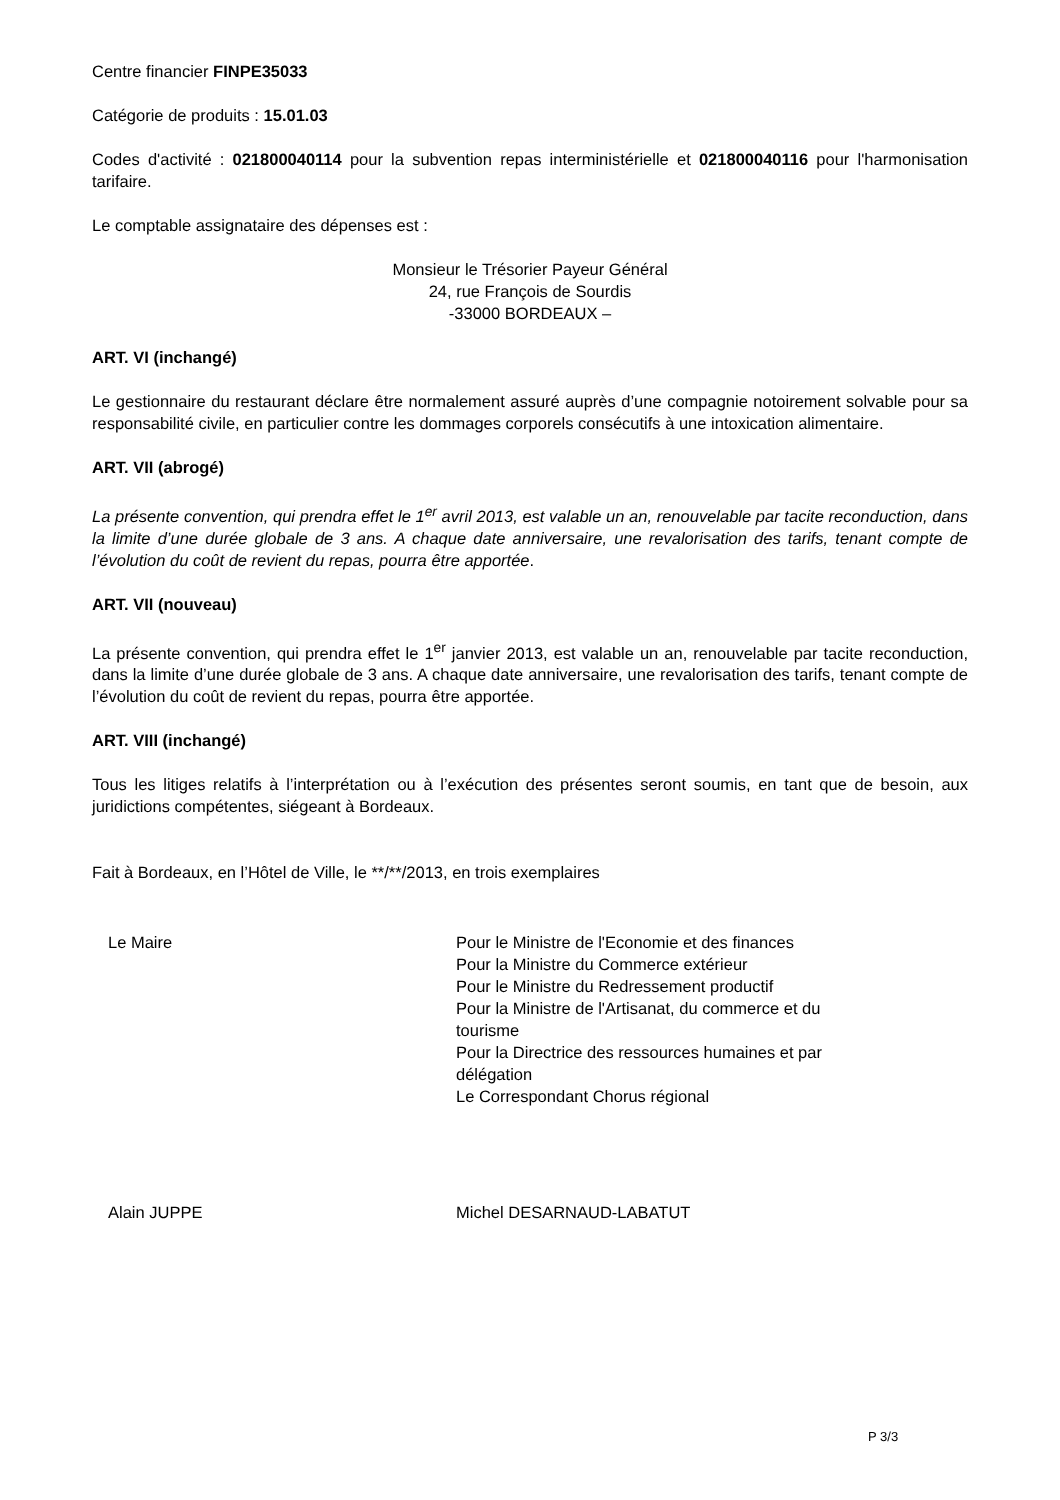Centre financier FINPE35033
Catégorie de produits : 15.01.03
Codes d'activité : 021800040114 pour la subvention repas interministérielle et 021800040116 pour l'harmonisation tarifaire.
Le comptable assignataire des dépenses est :
Monsieur le Trésorier Payeur Général
24, rue François de Sourdis
-33000 BORDEAUX –
ART. VI (inchangé)
Le gestionnaire du restaurant déclare être normalement assuré auprès d’une compagnie notoirement solvable pour sa responsabilité civile, en particulier contre les dommages corporels consécutifs à une intoxication alimentaire.
ART. VII (abrogé)
La présente convention, qui prendra effet le 1<sup>er</sup> avril 2013, est valable un an, renouvelable par tacite reconduction, dans la limite d’une durée globale de 3 ans. A chaque date anniversaire, une revalorisation des tarifs, tenant compte de l’évolution du coût de revient du repas, pourra être apportée.
ART. VII (nouveau)
La présente convention, qui prendra effet le 1<sup>er</sup> janvier 2013, est valable un an, renouvelable par tacite reconduction, dans la limite d’une durée globale de 3 ans. A chaque date anniversaire, une revalorisation des tarifs, tenant compte de l’évolution du coût de revient du repas, pourra être apportée.
ART. VIII (inchangé)
Tous les litiges relatifs à l’interprétation ou à l’exécution des présentes seront soumis, en tant que de besoin, aux juridictions compétentes, siégeant à Bordeaux.
Fait à Bordeaux, en l’Hôtel de Ville, le **/**/2013, en trois exemplaires
Le Maire Pour le Ministre de l'Economie et des finances
Pour la Ministre du Commerce extérieur
Pour le Ministre du Redressement productif
Pour la Ministre de l'Artisanat, du commerce et du
tourisme
Pour la Directrice des ressources humaines et par
délégation
Le Correspondant Chorus régional
Alain JUPPE Michel DESARNAUD-LABATUT
P 3/3